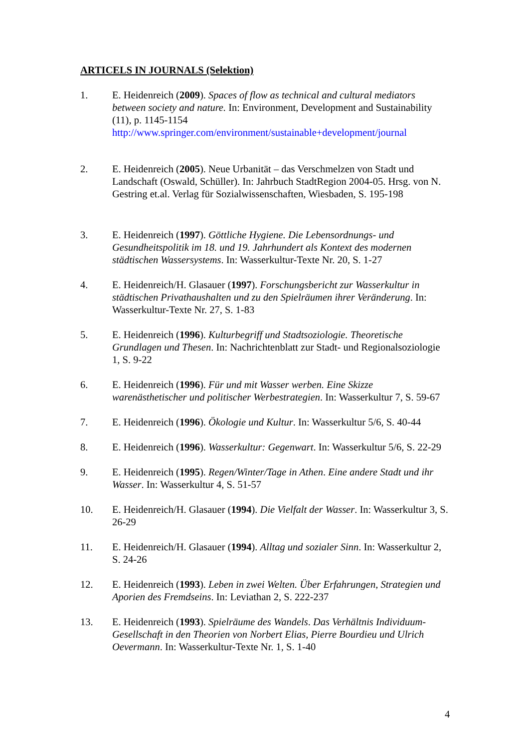ARTICELS IN JOURNALS (Selektion)
1. E. Heidenreich (2009). Spaces of flow as technical and cultural mediators between society and nature. In: Environment, Development and Sustainability (11), p. 1145-1154
http://www.springer.com/environment/sustainable+development/journal
2. E. Heidenreich (2005). Neue Urbanität – das Verschmelzen von Stadt und Landschaft (Oswald, Schüller). In: Jahrbuch StadtRegion 2004-05. Hrsg. von N. Gestring et.al. Verlag für Sozialwissenschaften, Wiesbaden, S. 195-198
3. E. Heidenreich (1997). Göttliche Hygiene. Die Lebensordnungs- und Gesundheitspolitik im 18. und 19. Jahrhundert als Kontext des modernen städtischen Wassersystems. In: Wasserkultur-Texte Nr. 20, S. 1-27
4. E. Heidenreich/H. Glasauer (1997). Forschungsbericht zur Wasserkultur in städtischen Privathaushalten und zu den Spielräumen ihrer Veränderung. In: Wasserkultur-Texte Nr. 27, S. 1-83
5. E. Heidenreich (1996). Kulturbegriff und Stadtsoziologie. Theoretische Grundlagen und Thesen. In: Nachrichtenblatt zur Stadt- und Regionalsoziologie 1, S. 9-22
6. E. Heidenreich (1996). Für und mit Wasser werben. Eine Skizze warenästhetischer und politischer Werbestrategien. In: Wasserkultur 7, S. 59-67
7. E. Heidenreich (1996). Ökologie und Kultur. In: Wasserkultur 5/6, S. 40-44
8. E. Heidenreich (1996). Wasserkultur: Gegenwart. In: Wasserkultur 5/6, S. 22-29
9. E. Heidenreich (1995). Regen/Winter/Tage in Athen. Eine andere Stadt und ihr Wasser. In: Wasserkultur 4, S. 51-57
10. E. Heidenreich/H. Glasauer (1994). Die Vielfalt der Wasser. In: Wasserkultur 3, S. 26-29
11. E. Heidenreich/H. Glasauer (1994). Alltag und sozialer Sinn. In: Wasserkultur 2, S. 24-26
12. E. Heidenreich (1993). Leben in zwei Welten. Über Erfahrungen, Strategien und Aporien des Fremdseins. In: Leviathan 2, S. 222-237
13. E. Heidenreich (1993). Spielräume des Wandels. Das Verhältnis Individuum-Gesellschaft in den Theorien von Norbert Elias, Pierre Bourdieu und Ulrich Oevermann. In: Wasserkultur-Texte Nr. 1, S. 1-40
4